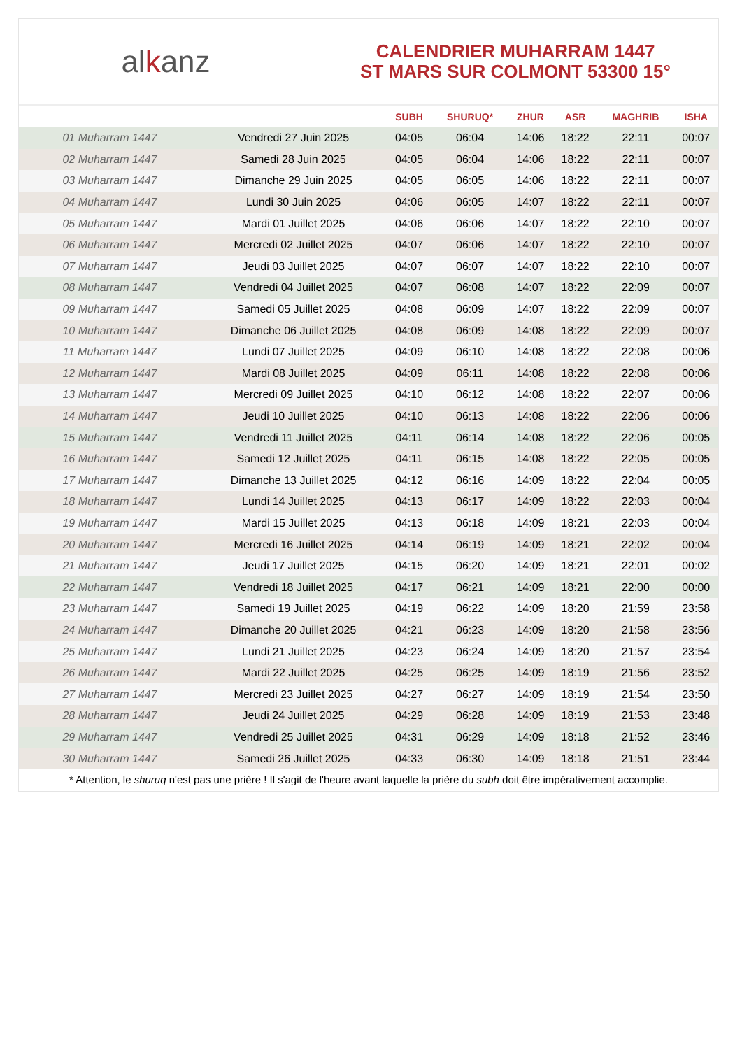alkanz
CALENDRIER MUHARRAM 1447
ST MARS SUR COLMONT 53300 15°
| | | SUBH | SHURUQ* | ZHUR | ASR | MAGHRIB | ISHA |
| --- | --- | --- | --- | --- | --- | --- | --- |
| 01 Muharram 1447 | Vendredi 27 Juin 2025 | 04:05 | 06:04 | 14:06 | 18:22 | 22:11 | 00:07 |
| 02 Muharram 1447 | Samedi 28 Juin 2025 | 04:05 | 06:04 | 14:06 | 18:22 | 22:11 | 00:07 |
| 03 Muharram 1447 | Dimanche 29 Juin 2025 | 04:05 | 06:05 | 14:06 | 18:22 | 22:11 | 00:07 |
| 04 Muharram 1447 | Lundi 30 Juin 2025 | 04:06 | 06:05 | 14:07 | 18:22 | 22:11 | 00:07 |
| 05 Muharram 1447 | Mardi 01 Juillet 2025 | 04:06 | 06:06 | 14:07 | 18:22 | 22:10 | 00:07 |
| 06 Muharram 1447 | Mercredi 02 Juillet 2025 | 04:07 | 06:06 | 14:07 | 18:22 | 22:10 | 00:07 |
| 07 Muharram 1447 | Jeudi 03 Juillet 2025 | 04:07 | 06:07 | 14:07 | 18:22 | 22:10 | 00:07 |
| 08 Muharram 1447 | Vendredi 04 Juillet 2025 | 04:07 | 06:08 | 14:07 | 18:22 | 22:09 | 00:07 |
| 09 Muharram 1447 | Samedi 05 Juillet 2025 | 04:08 | 06:09 | 14:07 | 18:22 | 22:09 | 00:07 |
| 10 Muharram 1447 | Dimanche 06 Juillet 2025 | 04:08 | 06:09 | 14:08 | 18:22 | 22:09 | 00:07 |
| 11 Muharram 1447 | Lundi 07 Juillet 2025 | 04:09 | 06:10 | 14:08 | 18:22 | 22:08 | 00:06 |
| 12 Muharram 1447 | Mardi 08 Juillet 2025 | 04:09 | 06:11 | 14:08 | 18:22 | 22:08 | 00:06 |
| 13 Muharram 1447 | Mercredi 09 Juillet 2025 | 04:10 | 06:12 | 14:08 | 18:22 | 22:07 | 00:06 |
| 14 Muharram 1447 | Jeudi 10 Juillet 2025 | 04:10 | 06:13 | 14:08 | 18:22 | 22:06 | 00:06 |
| 15 Muharram 1447 | Vendredi 11 Juillet 2025 | 04:11 | 06:14 | 14:08 | 18:22 | 22:06 | 00:05 |
| 16 Muharram 1447 | Samedi 12 Juillet 2025 | 04:11 | 06:15 | 14:08 | 18:22 | 22:05 | 00:05 |
| 17 Muharram 1447 | Dimanche 13 Juillet 2025 | 04:12 | 06:16 | 14:09 | 18:22 | 22:04 | 00:05 |
| 18 Muharram 1447 | Lundi 14 Juillet 2025 | 04:13 | 06:17 | 14:09 | 18:22 | 22:03 | 00:04 |
| 19 Muharram 1447 | Mardi 15 Juillet 2025 | 04:13 | 06:18 | 14:09 | 18:21 | 22:03 | 00:04 |
| 20 Muharram 1447 | Mercredi 16 Juillet 2025 | 04:14 | 06:19 | 14:09 | 18:21 | 22:02 | 00:04 |
| 21 Muharram 1447 | Jeudi 17 Juillet 2025 | 04:15 | 06:20 | 14:09 | 18:21 | 22:01 | 00:02 |
| 22 Muharram 1447 | Vendredi 18 Juillet 2025 | 04:17 | 06:21 | 14:09 | 18:21 | 22:00 | 00:00 |
| 23 Muharram 1447 | Samedi 19 Juillet 2025 | 04:19 | 06:22 | 14:09 | 18:20 | 21:59 | 23:58 |
| 24 Muharram 1447 | Dimanche 20 Juillet 2025 | 04:21 | 06:23 | 14:09 | 18:20 | 21:58 | 23:56 |
| 25 Muharram 1447 | Lundi 21 Juillet 2025 | 04:23 | 06:24 | 14:09 | 18:20 | 21:57 | 23:54 |
| 26 Muharram 1447 | Mardi 22 Juillet 2025 | 04:25 | 06:25 | 14:09 | 18:19 | 21:56 | 23:52 |
| 27 Muharram 1447 | Mercredi 23 Juillet 2025 | 04:27 | 06:27 | 14:09 | 18:19 | 21:54 | 23:50 |
| 28 Muharram 1447 | Jeudi 24 Juillet 2025 | 04:29 | 06:28 | 14:09 | 18:19 | 21:53 | 23:48 |
| 29 Muharram 1447 | Vendredi 25 Juillet 2025 | 04:31 | 06:29 | 14:09 | 18:18 | 21:52 | 23:46 |
| 30 Muharram 1447 | Samedi 26 Juillet 2025 | 04:33 | 06:30 | 14:09 | 18:18 | 21:51 | 23:44 |
* Attention, le shuruq n'est pas une prière ! Il s'agit de l'heure avant laquelle la prière du subh doit être impérativement accomplie.